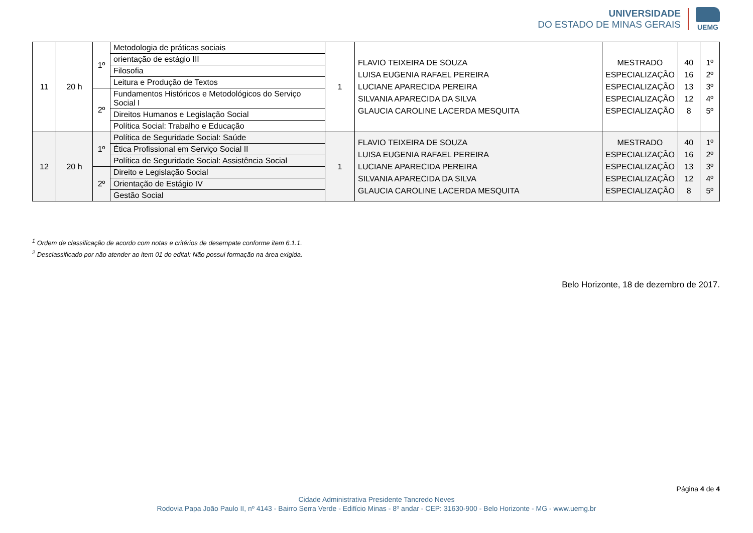UNIVERSIDADE
DO ESTADO DE MINAS GERAIS
UEMG
| 11 | 20 h | 1º | Metodologia de práticas sociais | 1 | FLAVIO TEIXEIRA DE SOUZA LUISA EUGENIA RAFAEL PEREIRA LUCIANE APARECIDA PEREIRA SILVANIA APARECIDA DA SILVA GLAUCIA CAROLINE LACERDA MESQUITA | MESTRADO ESPECIALIZAÇÃO ESPECIALIZAÇÃO ESPECIALIZAÇÃO ESPECIALIZAÇÃO | 40 16 13 12 8 | 1º 2º 3º 4º 5º |
| | | | orientação de estágio III | | | | | |
| | | | Filosofia | | | | | |
| | | | Leitura e Produção de Textos | | | | | |
| | | 2º | Fundamentos Históricos e Metodológicos do Serviço Social I | | | | | |
| | | | Direitos Humanos e Legislação Social | | | | | |
| | | | Política Social: Trabalho e Educação | | | | | |
| 12 | 20 h | 1º | Política de Seguridade Social: Saúde | 1 | FLAVIO TEIXEIRA DE SOUZA LUISA EUGENIA RAFAEL PEREIRA LUCIANE APARECIDA PEREIRA SILVANIA APARECIDA DA SILVA GLAUCIA CAROLINE LACERDA MESQUITA | MESTRADO ESPECIALIZAÇÃO ESPECIALIZAÇÃO ESPECIALIZAÇÃO ESPECIALIZAÇÃO | 40 16 13 12 8 | 1º 2º 3º 4º 5º |
| | | | Ética Profissional em Serviço Social II | | | | | |
| | | | Política de Seguridade Social: Assistência Social | | | | | |
| | | 2º | Direito e Legislação Social | | | | | |
| | | | Orientação de Estágio IV | | | | | |
| | | | Gestão Social | | | | | |
<sup>1</sup> Ordem de classificação de acordo com notas e critérios de desempate conforme item 6.1.1.
<sup>2</sup> Desclassificado por não atender ao item 01 do edital: Não possui formação na área exigida.
Belo Horizonte, 18 de dezembro de 2017.
Página 4 de 4
Cidade Administrativa Presidente Tancredo Neves
Rodovia Papa João Paulo II, nº 4143 - Bairro Serra Verde - Edifício Minas - 8º andar - CEP: 31630-900 - Belo Horizonte - MG - www.uemg.br